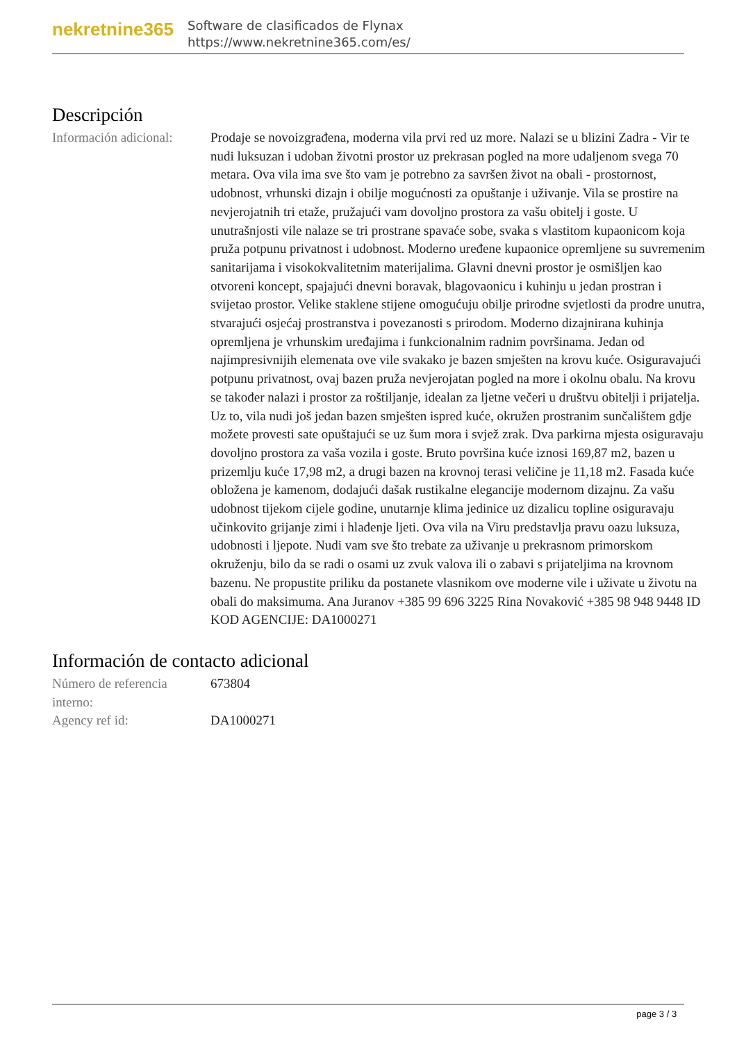nekretnine365
Software de clasificados de Flynax
https://www.nekretnine365.com/es/
Descripción
Información adicional:
Prodaje se novoizgrađena, moderna vila prvi red uz more. Nalazi se u blizini Zadra - Vir te nudi luksuzan i udoban životni prostor uz prekrasan pogled na more udaljenom svega 70 metara. Ova vila ima sve što vam je potrebno za savršen život na obali - prostornost, udobnost, vrhunski dizajn i obilje mogućnosti za opuštanje i uživanje. Vila se prostire na nevjerojatnih tri etaže, pružajući vam dovoljno prostora za vašu obitelj i goste. U unutrašnjosti vile nalaze se tri prostrane spavaće sobe, svaka s vlastitom kupaonicom koja pruža potpunu privatnost i udobnost. Moderno uređene kupaonice opremljene su suvremenim sanitarijama i visokokvalitetnim materijalima. Glavni dnevni prostor je osmišljen kao otvoreni koncept, spajajući dnevni boravak, blagovaonicu i kuhinju u jedan prostran i svijetao prostor. Velike staklene stijene omogućuju obilje prirodne svjetlosti da prodre unutra, stvarajući osjećaj prostranstva i povezanosti s prirodom. Moderno dizajnirana kuhinja opremljena je vrhunskim uređajima i funkcionalnim radnim površinama. Jedan od najimpresivnijih elemenata ove vile svakako je bazen smješten na krovu kuće. Osiguravajući potpunu privatnost, ovaj bazen pruža nevjerojatan pogled na more i okolnu obalu. Na krovu se također nalazi i prostor za roštiljanje, idealan za ljetne večeri u društvu obitelji i prijatelja. Uz to, vila nudi još jedan bazen smješten ispred kuće, okružen prostranim sunčalištem gdje možete provesti sate opuštajući se uz šum mora i svjež zrak. Dva parkirna mjesta osiguravaju dovoljno prostora za vaša vozila i goste. Bruto površina kuće iznosi 169,87 m2, bazen u prizemlju kuće 17,98 m2, a drugi bazen na krovnoj terasi veličine je 11,18 m2. Fasada kuće obložena je kamenom, dodajući dašak rustikalne elegancije modernom dizajnu. Za vašu udobnost tijekom cijele godine, unutarnje klima jedinice uz dizalicu topline osiguravaju učinkovito grijanje zimi i hlađenje ljeti. Ova vila na Viru predstavlja pravu oazu luksuza, udobnosti i ljepote. Nudi vam sve što trebate za uživanje u prekrasnom primorskom okruženju, bilo da se radi o osami uz zvuk valova ili o zabavi s prijateljima na krovnom bazenu. Ne propustite priliku da postanete vlasnikom ove moderne vile i uživate u životu na obali do maksimuma. Ana Juranov +385 99 696 3225 Rina Novaković +385 98 948 9448 ID KOD AGENCIJE: DA1000271
Información de contacto adicional
Número de referencia interno:
673804
Agency ref id: DA1000271
page 3 / 3